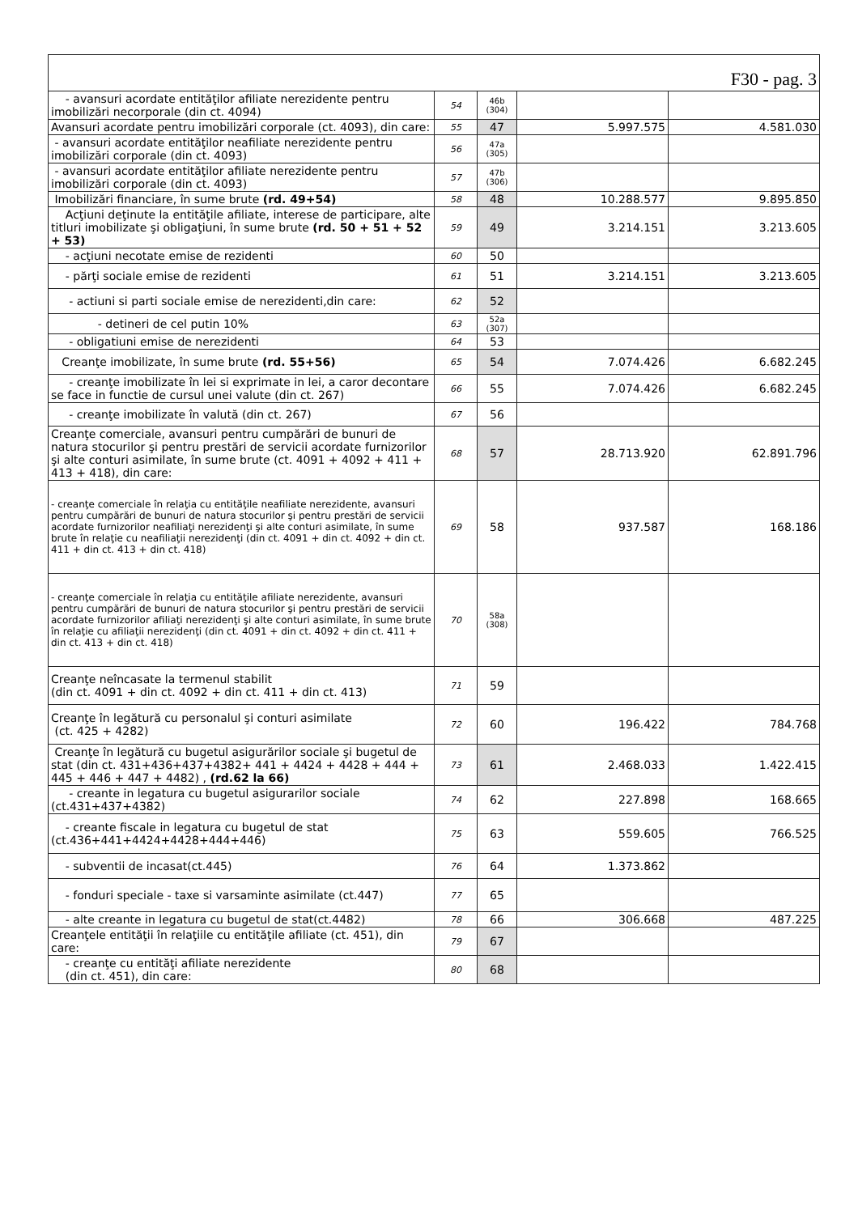| F30 - pag. 3 | | | | |
| - avansuri acordate entităţilor afiliate nerezidente pentru imobilizări necorporale (din ct. 4094) | 54 | 46b (304) | | |
| Avansuri acordate pentru imobilizări corporale (ct. 4093), din care: | 55 | 47 | 5.997.575 | 4.581.030 |
| - avansuri acordate entităţilor neafiliate nerezidente pentru imobilizări corporale (din ct. 4093) | 56 | 47a (305) | | |
| - avansuri acordate entităţilor afiliate nerezidente pentru imobilizări corporale (din ct. 4093) | 57 | 47b (306) | | |
| Imobilizări financiare, în sume brute (rd. 49+54) | 58 | 48 | 10.288.577 | 9.895.850 |
| Acţiuni deţinute la entităţile afiliate, interese de participare, alte titluri imobilizate şi obligaţiuni, în sume brute (rd. 50 + 51 + 52 + 53) | 59 | 49 | 3.214.151 | 3.213.605 |
| - acţiuni necotate emise de rezidenti | 60 | 50 | | |
| - părţi sociale emise de rezidenti | 61 | 51 | 3.214.151 | 3.213.605 |
| - actiuni si parti sociale emise de nerezidenti,din care: | 62 | 52 | | |
| - detineri de cel putin 10% | 63 | 52a (307) | | |
| - obligatiuni emise de nerezidenti | 64 | 53 | | |
| Creanţe imobilizate, în sume brute (rd. 55+56) | 65 | 54 | 7.074.426 | 6.682.245 |
| - creanţe imobilizate în lei si exprimate in lei, a caror decontare se face in functie de cursul unei valute (din ct. 267) | 66 | 55 | 7.074.426 | 6.682.245 |
| - creanţe imobilizate în valută (din ct. 267) | 67 | 56 | | |
| Creanţe comerciale, avansuri pentru cumpărări de bunuri de natura stocurilor şi pentru prestări de servicii acordate furnizorilor şi alte conturi asimilate, în sume brute (ct. 4091 + 4092 + 411 + 413 + 418), din care: | 68 | 57 | 28.713.920 | 62.891.796 |
| - creanţe comerciale în relaţia cu entităţile neafiliate nerezidente, avansuri pentru cumpărări de bunuri de natura stocurilor şi pentru prestări de servicii acordate furnizorilor neafiliaţi nerezidenţi şi alte conturi asimilate, în sume brute în relaţie cu neafiliaţii nerezidenţi (din ct. 4091 + din ct. 4092 + din ct. 411 + din ct. 413 + din ct. 418) | 69 | 58 | 937.587 | 168.186 |
| - creanţe comerciale în relaţia cu entităţile afiliate nerezidente, avansuri pentru cumpărări de bunuri de natura stocurilor şi pentru prestări de servicii acordate furnizorilor afiliaţi nerezidenţi şi alte conturi asimilate, în sume brute în relaţie cu afiliaţii nerezidenţi (din ct. 4091 + din ct. 4092 + din ct. 411 + din ct. 413 + din ct. 418) | 70 | 58a (308) | | |
| Creanţe neîncasate la termenul stabilit (din ct. 4091 + din ct. 4092 + din ct. 411 + din ct. 413) | 71 | 59 | | |
| Creanţe în legătură cu personalul şi conturi asimilate (ct. 425 + 4282) | 72 | 60 | 196.422 | 784.768 |
| Creanţe în legătură cu bugetul asigurărilor sociale şi bugetul de stat (din ct. 431+436+437+4382+ 441 + 4424 + 4428 + 444 + 445 + 446 + 447 + 4482) , (rd.62 la 66) | 73 | 61 | 2.468.033 | 1.422.415 |
| - creante in legatura cu bugetul asigurarilor sociale (ct.431+437+4382) | 74 | 62 | 227.898 | 168.665 |
| - creante fiscale in legatura cu bugetul de stat (ct.436+441+4424+4428+444+446) | 75 | 63 | 559.605 | 766.525 |
| - subventii de incasat(ct.445) | 76 | 64 | 1.373.862 | |
| - fonduri speciale - taxe si varsaminte asimilate (ct.447) | 77 | 65 | | |
| - alte creante in legatura cu bugetul de stat(ct.4482) | 78 | 66 | 306.668 | 487.225 |
| Creanţele entităţii în relaţiile cu entităţile afiliate (ct. 451), din care: | 79 | 67 | | |
| - creanţe cu entităţi afiliate nerezidente (din ct. 451), din care: | 80 | 68 | | |